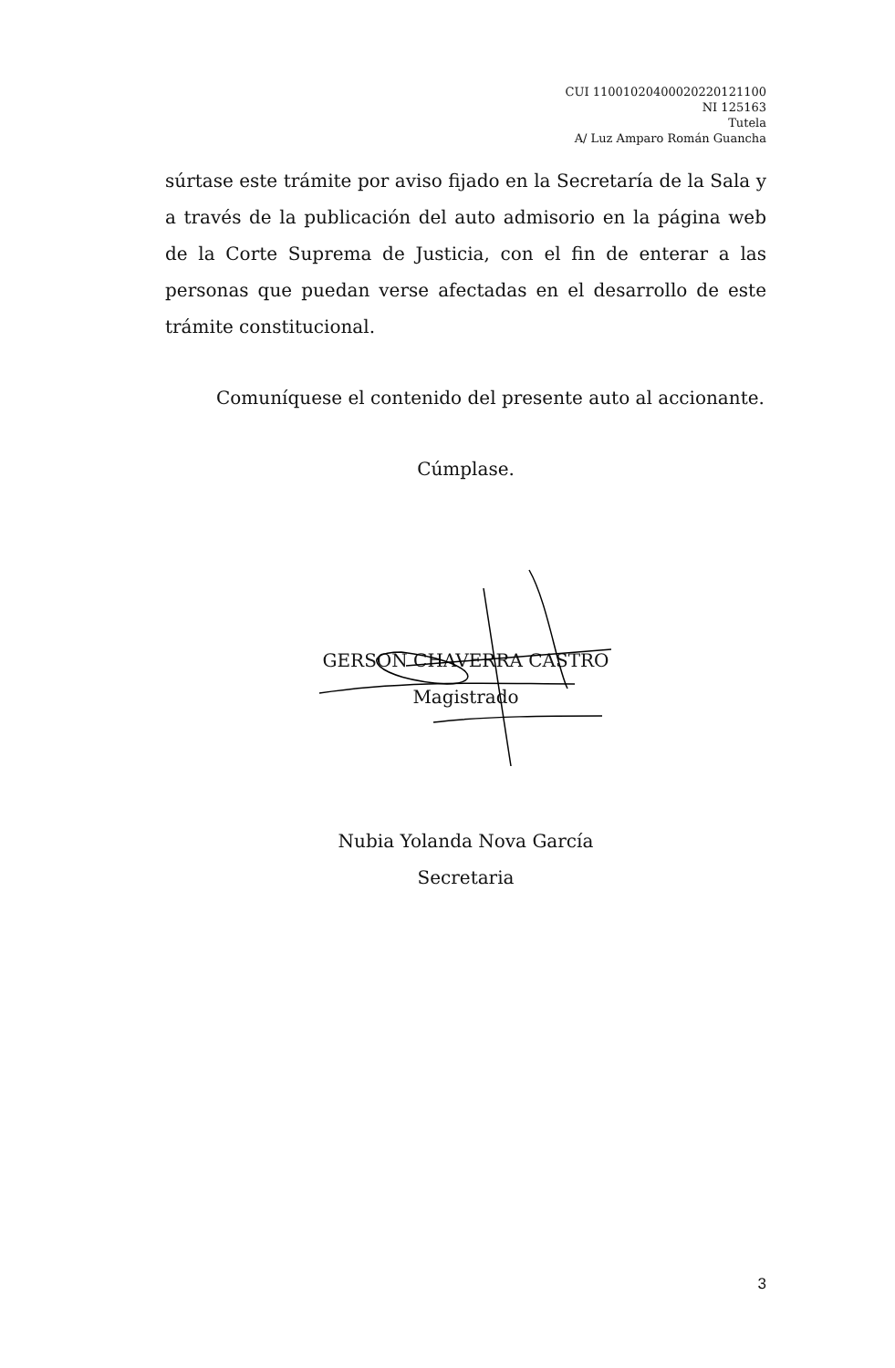CUI 11001020400020220121100
NI 125163
Tutela
A/ Luz Amparo Román Guancha
súrtase este trámite por aviso fijado en la Secretaría de la Sala y a través de la publicación del auto admisorio en la página web de la Corte Suprema de Justicia, con el fin de enterar a las personas que puedan verse afectadas en el desarrollo de este trámite constitucional.
Comuníquese el contenido del presente auto al accionante.
Cúmplase.
GERSON CHAVERRA CASTRO
Magistrado
Nubia Yolanda Nova García
Secretaria
3